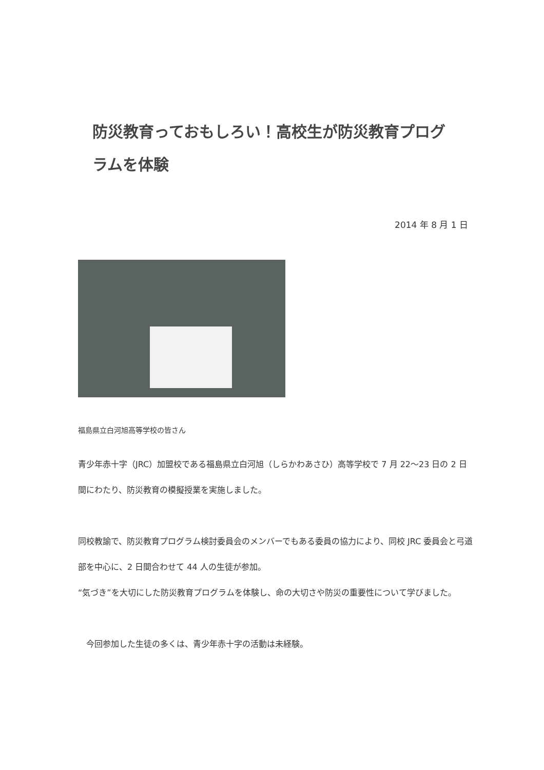防災教育っておもしろい！高校生が防災教育プログラムを体験
2014 年 8 月 1 日
福島県立白河旭高等学校の皆さん
青少年赤十字（JRC）加盟校である福島県立白河旭（しらかわあさひ）高等学校で 7 月 22〜23 日の 2 日間にわたり、防災教育の模擬授業を実施しました。
同校教諭で、防災教育プログラム検討委員会のメンバーでもある委員の協力により、同校 JRC 委員会と弓道部を中心に、2 日間合わせて 44 人の生徒が参加。
“気づき”を大切にした防災教育プログラムを体験し、命の大切さや防災の重要性について学びました。
　今回参加した生徒の多くは、青少年赤十字の活動は未経験。